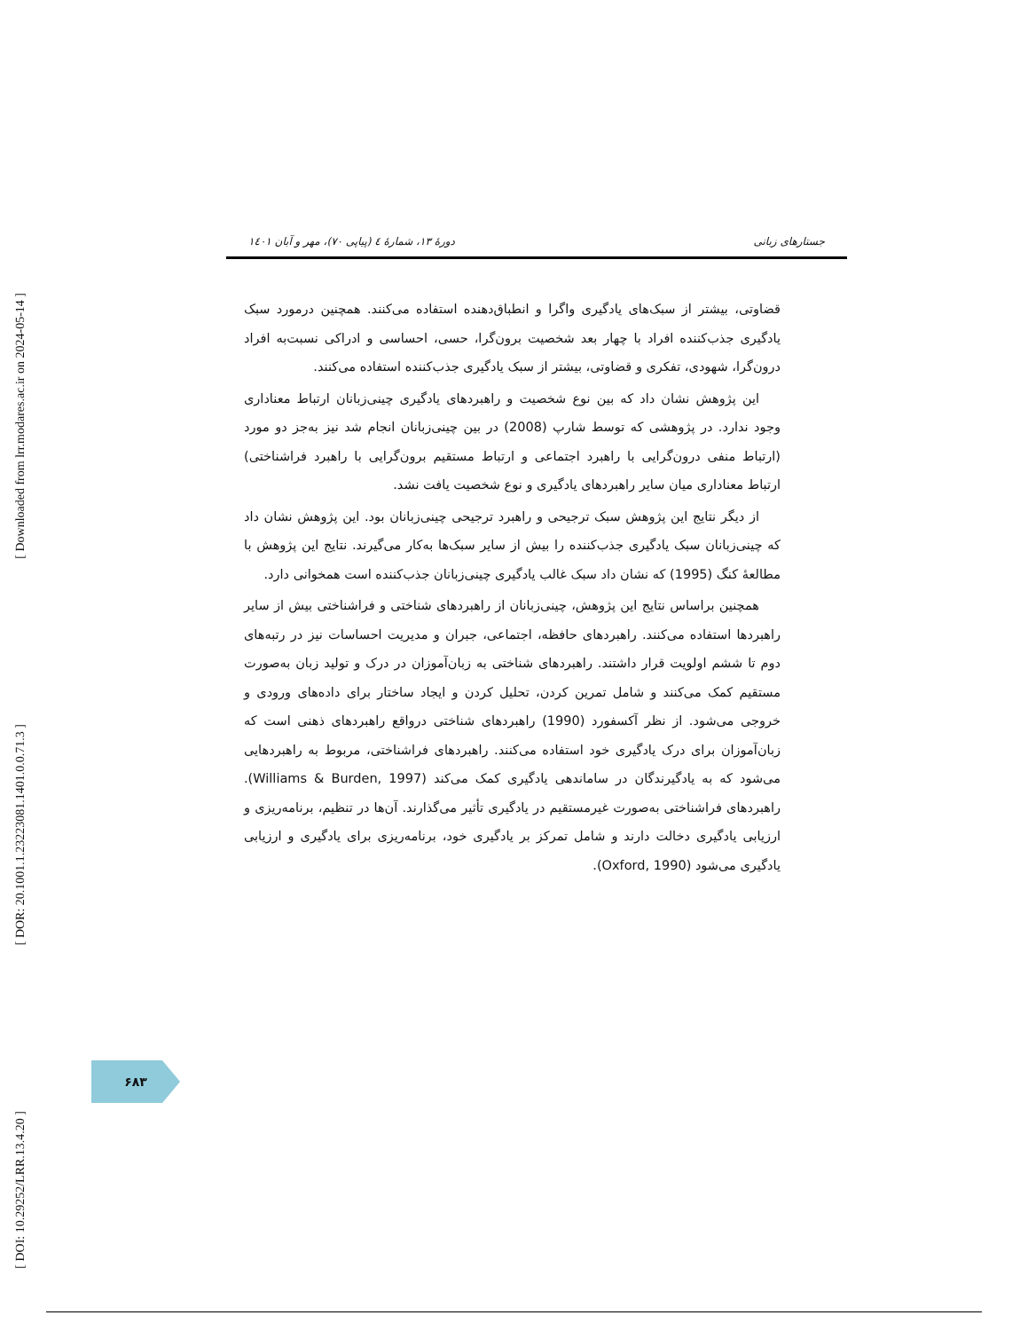[ Downloaded from lrr.modares.ac.ir on 2024-05-14 ]
[ DOR: 20.1001.1.23223081.1401.0.0.71.3 ]
[ DOI: 10.29252/LRR.13.4.20 ]
جستارهای زبانی دورهٔ ۱۳، شمارهٔ ٤ (پیاپی ۷۰)، مهر و آبان ۱٤۰۱
قضاوتی، بیشتر از سبک‌های یادگیری واگرا و انطباق‌دهنده استفاده می‌کنند. همچنین درمورد سبک یادگیری جذب‌کننده افراد با چهار بعد شخصیت برون‌گرا، حسی، احساسی و ادراکی نسبت‌به افراد درون‌گرا، شهودی، تفکری و قضاوتی، بیشتر از سبک یادگیری جذب‌کننده استفاده می‌کنند.
این پژوهش نشان داد که بین نوع شخصیت و راهبردهای یادگیری چینی‌زبانان ارتباط معناداری وجود ندارد. در پژوهشی که توسط شارپ (2008) در بین چینی‌زبانان انجام شد نیز به‌جز دو مورد (ارتباط منفی درون‌گرایی با راهبرد اجتماعی و ارتباط مستقیم برون‌گرایی با راهبرد فراشناختی) ارتباط معناداری میان سایر راهبردهای یادگیری و نوع شخصیت یافت نشد.
از دیگر نتایج این پژوهش سبک ترجیحی و راهبرد ترجیحی چینی‌زبانان بود. این پژوهش نشان داد که چینی‌زبانان سبک یادگیری جذب‌کننده را بیش از سایر سبک‌ها به‌کار می‌گیرند. نتایج این پژوهش با مطالعهٔ کنگ (1995) که نشان داد سبک غالب یادگیری چینی‌زبانان جذب‌کننده است همخوانی دارد.
همچنین براساس نتایج این پژوهش، چینی‌زبانان از راهبردهای شناختی و فراشناختی بیش از سایر راهبردها استفاده می‌کنند. راهبردهای حافظه، اجتماعی، جبران و مدیریت احساسات نیز در رتبه‌های دوم تا ششم اولویت قرار داشتند. راهبردهای شناختی به زبان‌آموزان در درک و تولید زبان به‌صورت مستقیم کمک می‌کنند و شامل تمرین کردن، تحلیل کردن و ایجاد ساختار برای داده‌های ورودی و خروجی می‌شود. از نظر آکسفورد (1990) راهبردهای شناختی درواقع راهبردهای ذهنی است که زبان‌آموزان برای درک یادگیری خود استفاده می‌کنند. راهبردهای فراشناختی، مربوط به راهبردهایی می‌شود که به یادگیرندگان در ساماندهی یادگیری کمک می‌کند (Williams & Burden, 1997). راهبردهای فراشناختی به‌صورت غیرمستقیم در یادگیری تأثیر می‌گذارند. آن‌ها در تنظیم، برنامه‌ریزی و ارزیابی یادگیری دخالت دارند و شامل تمرکز بر یادگیری خود، برنامه‌ریزی برای یادگیری و ارزیابی یادگیری می‌شود (Oxford, 1990).
۶۸۳